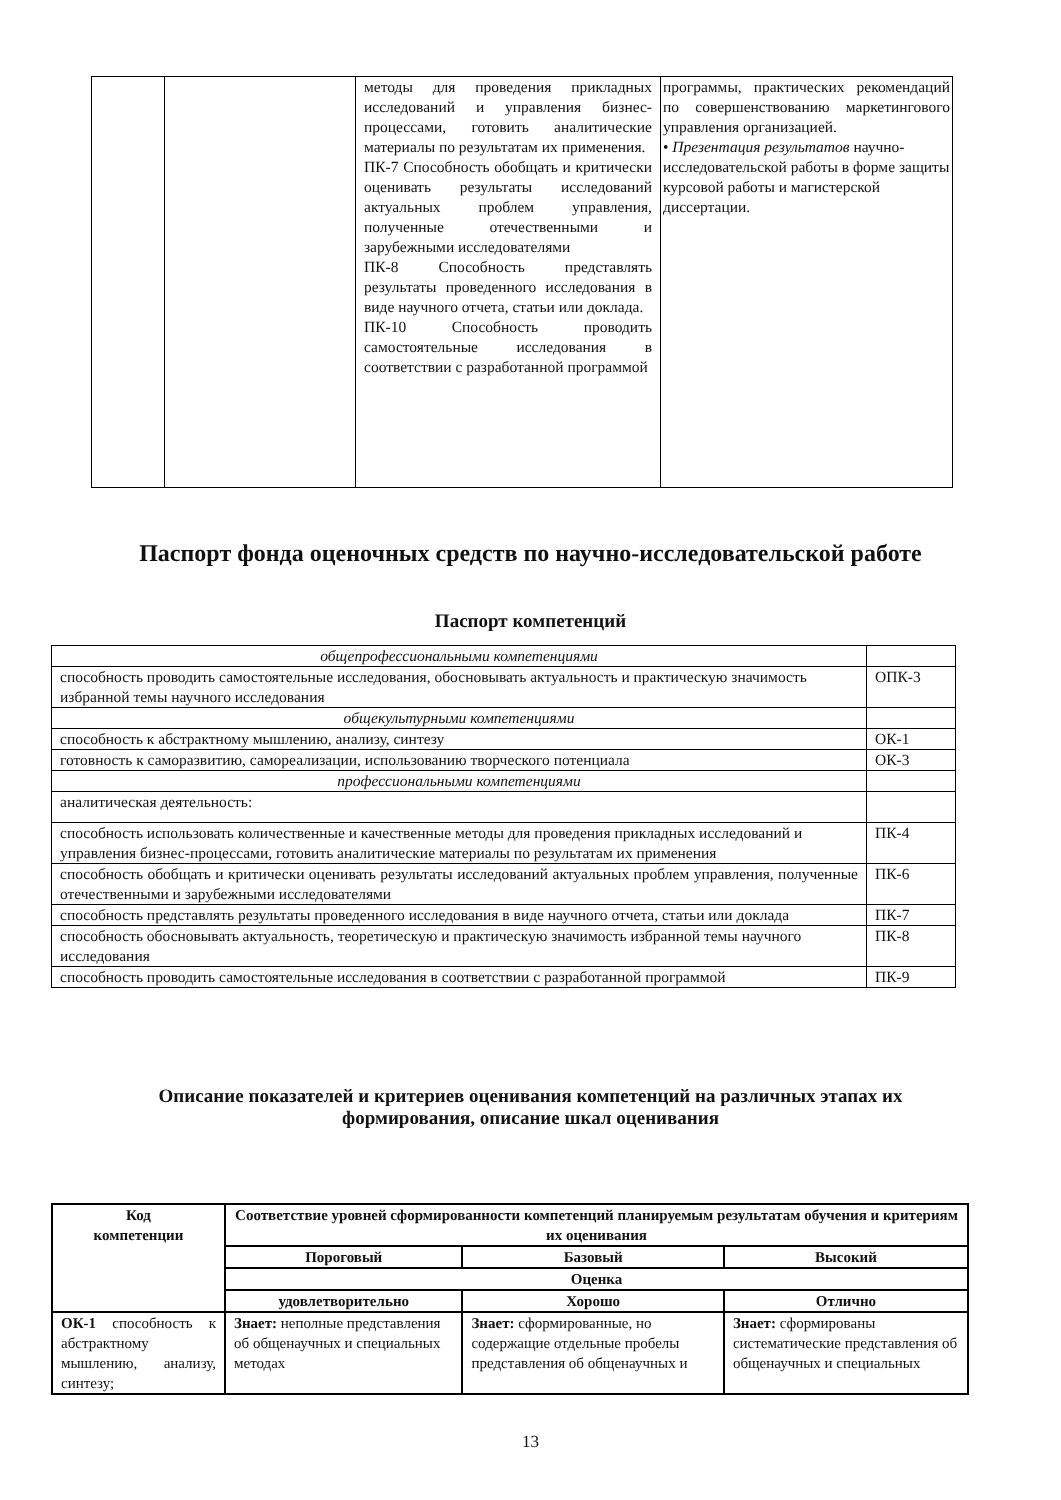| | | методы для проведения прикладных исследований и управления бизнес-процессами, готовить аналитические материалы по результатам их применения. ПК-7 Способность обобщать и критически оценивать результаты исследований актуальных проблем управления, полученные отечественными и зарубежными исследователями ПК-8 Способность представлять результаты проведенного исследования в виде научного отчета, статьи или доклада. ПК-10 Способность проводить самостоятельные исследования в соответствии с разработанной программой | программы, практических рекомендаций по совершенствованию маркетингового управления организацией. • Презентация результатов научно-исследовательской работы в форме защиты курсовой работы и магистерской диссертации. |
Паспорт фонда оценочных средств по научно-исследовательской работе
Паспорт компетенций
| общепрофессиональными компетенциями | |
| способность проводить самостоятельные исследования, обосновывать актуальность и практическую значимость избранной темы научного исследования | ОПК-3 |
| общекультурными компетенциями | |
| способность к абстрактному мышлению, анализу, синтезу | ОК-1 |
| готовность к саморазвитию, самореализации, использованию творческого потенциала | ОК-3 |
| профессиональными компетенциями | |
| аналитическая деятельность: | |
| способность использовать количественные и качественные методы для проведения прикладных исследований и управления бизнес-процессами, готовить аналитические материалы по результатам их применения | ПК-4 |
| способность обобщать и критически оценивать результаты исследований актуальных проблем управления, полученные отечественными и зарубежными исследователями | ПК-6 |
| способность представлять результаты проведенного исследования в виде научного отчета, статьи или доклада | ПК-7 |
| способность обосновывать актуальность, теоретическую и практическую значимость избранной темы научного исследования | ПК-8 |
| способность проводить самостоятельные исследования в соответствии с разработанной программой | ПК-9 |
Описание показателей и критериев оценивания компетенций на различных этапах их
формирования, описание шкал оценивания
| Код компетенции | Соответствие уровней сформированности компетенций планируемым результатам обучения и критериям их оценивания | | |
| --- | --- | --- | --- |
| | Пороговый | Базовый | Высокий |
| | Оценка | | |
| | удовлетворительно | Хорошо | Отлично |
| ОК-1 способность к абстрактному мышлению, анализу, синтезу; | Знает: неполные представления об общенаучных и специальных методах | Знает: сформированные, но содержащие отдельные пробелы представления об общенаучных и | Знает: сформированы систематические представления об общенаучных и специальных |
13